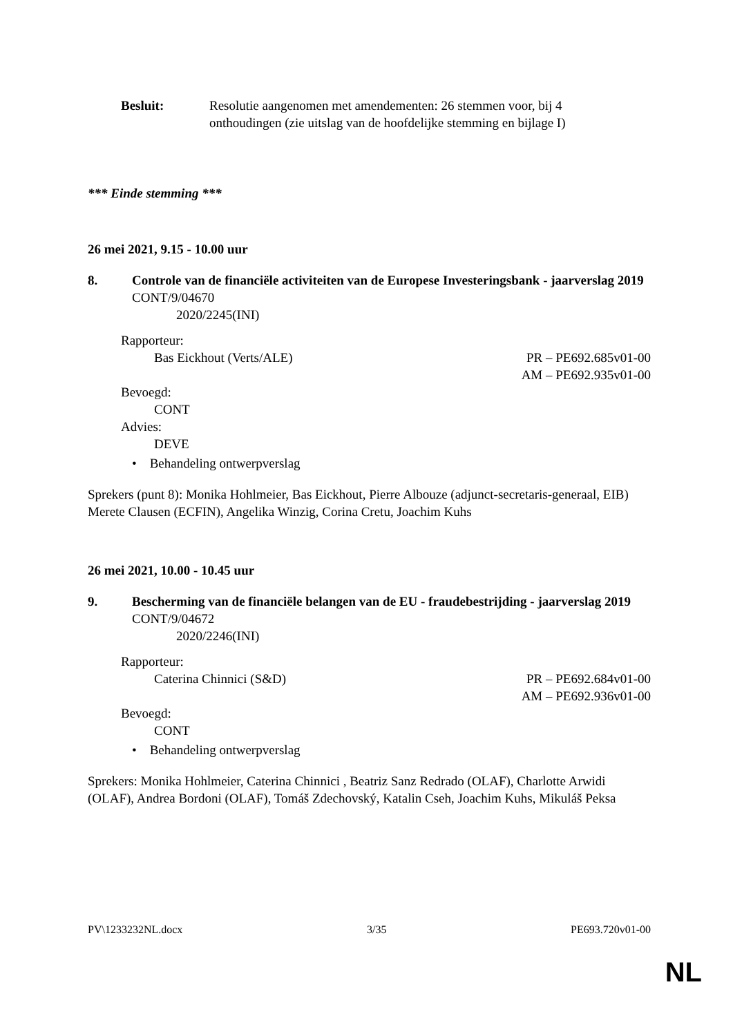Besluit: Resolutie aangenomen met amendementen: 26 stemmen voor, bij 4 onthoudingen (zie uitslag van de hoofdelijke stemming en bijlage I)
*** Einde stemming ***
26 mei 2021, 9.15 - 10.00 uur
8. Controle van de financiële activiteiten van de Europese Investeringsbank - jaarverslag 2019
CONT/9/04670
2020/2245(INI)
Rapporteur:
Bas Eickhout (Verts/ALE) PR – PE692.685v01-00
AM – PE692.935v01-00
Bevoegd:
CONT
Advies:
DEVE
• Behandeling ontwerpverslag
Sprekers (punt 8): Monika Hohlmeier, Bas Eickhout, Pierre Albouze (adjunct-secretaris-generaal, EIB) Merete Clausen (ECFIN), Angelika Winzig, Corina Cretu, Joachim Kuhs
26 mei 2021, 10.00 - 10.45 uur
9. Bescherming van de financiële belangen van de EU - fraudebestrijding - jaarverslag 2019
CONT/9/04672
2020/2246(INI)
Rapporteur:
Caterina Chinnici (S&D) PR – PE692.684v01-00
AM – PE692.936v01-00
Bevoegd:
CONT
• Behandeling ontwerpverslag
Sprekers: Monika Hohlmeier, Caterina Chinnici , Beatriz Sanz Redrado (OLAF), Charlotte Arwidi (OLAF), Andrea Bordoni (OLAF), Tomáš Zdechovský, Katalin Cseh, Joachim Kuhs, Mikuláš Peksa
PV\1233232NL.docx 3/35 PE693.720v01-00
NL